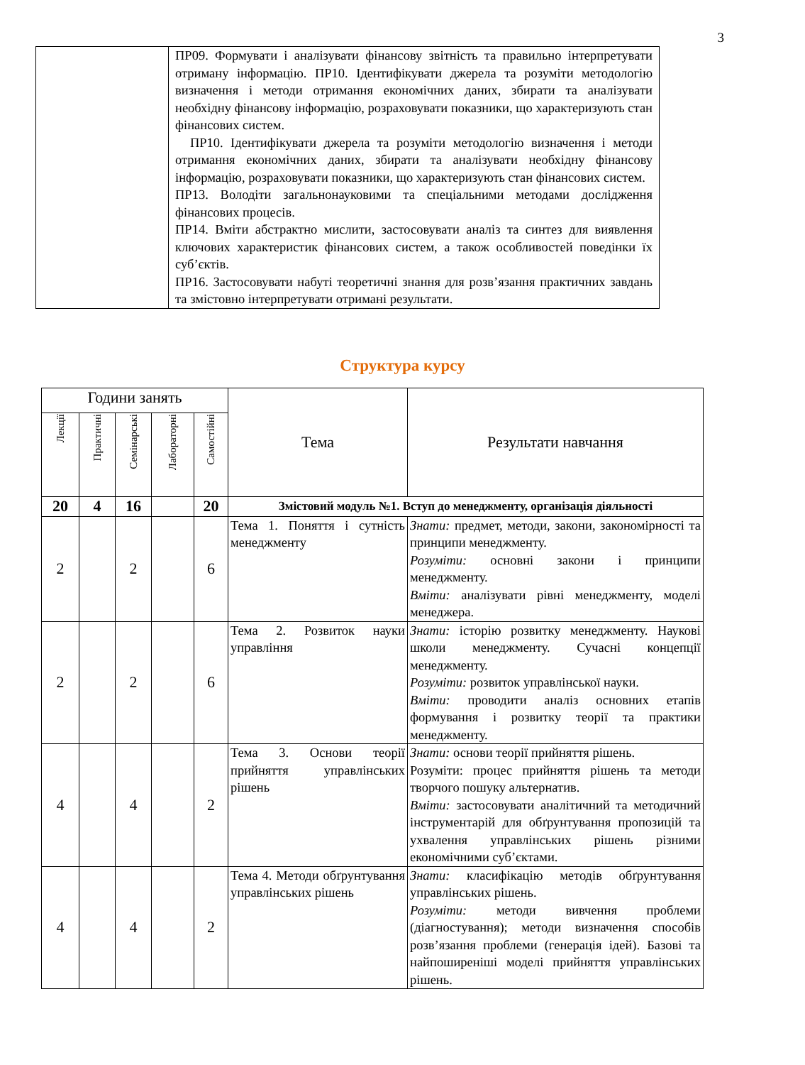3
| | ПР09. Формувати і аналізувати фінансову звітність та правильно інтерпретувати отриману інформацію. ПР10. Ідентифікувати джерела та розуміти методологію визначення і методи отримання економічних даних, збирати та аналізувати необхідну фінансову інформацію, розраховувати показники, що характеризують стан фінансових систем. ПР10. Ідентифікувати джерела та розуміти методологію визначення і методи отримання економічних даних, збирати та аналізувати необхідну фінансову інформацію, розраховувати показники, що характеризують стан фінансових систем. ПР13. Володіти загальнонауковими та спеціальними методами дослідження фінансових процесів. ПР14. Вміти абстрактно мислити, застосовувати аналіз та синтез для виявлення ключових характеристик фінансових систем, а також особливостей поведінки їх суб’єктів. ПР16. Застосовувати набуті теоретичні знання для розв’язання практичних завдань та змістовно інтерпретувати отримані результати. |
Структура курсу
| Години занять | | | | | Тема | Результати навчання |
| --- | --- | --- | --- | --- | --- | --- |
| Лекції | Практичні | Семінарські | Лабораторні | Самостійні | | |
| 20 | 4 | 16 | | 20 | Змістовий модуль №1. Вступ до менеджменту, організація діяльності | |
| 2 | | 2 | | 6 | Тема 1. Поняття і сутність менеджменту | Знати: предмет, методи, закони, закономірності та принципи менеджменту. Розуміти: основні закони і принципи менеджменту. Вміти: аналізувати рівні менеджменту, моделі менеджера. |
| 2 | | 2 | | 6 | Тема 2. Розвиток науки управління | Знати: історію розвитку менеджменту. Наукові школи менеджменту. Сучасні концепції менеджменту. Розуміти: розвиток управлінської науки. Вміти: проводити аналіз основних етапів формування і розвитку теорії та практики менеджменту. |
| 4 | | 4 | | 2 | Тема 3. Основи теорії прийняття управлінських рішень | Знати: основи теорії прийняття рішень. Розуміти: процес прийняття рішень та методи творчого пошуку альтернатив. Вміти: застосовувати аналітичний та методичний інструментарій для обґрунтування пропозицій та ухвалення управлінських рішень різними економічними суб’єктами. |
| 4 | | 4 | | 2 | Тема 4. Методи обґрунтування управлінських рішень | Знати: класифікацію методів обґрунтування управлінських рішень. Розуміти: методи вивчення проблеми (діагностування); методи визначення способів розв’язання проблеми (генерація ідей). Базові та найпоширеніші моделі прийняття управлінських рішень. |